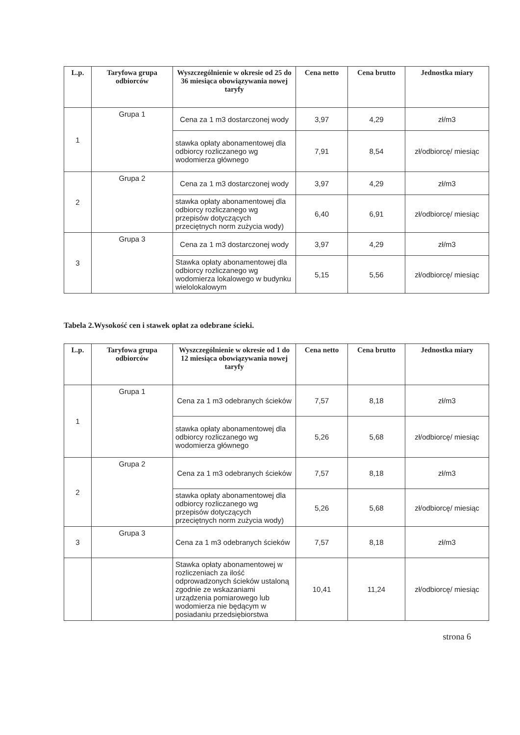| L.p. | Taryfowa grupa odbiorców | Wyszczególnienie w okresie od 25 do 36 miesiąca obowiązywania nowej taryfy | Cena netto | Cena brutto | Jednostka miary |
| --- | --- | --- | --- | --- | --- |
| 1 | Grupa 1 | Cena za 1 m3 dostarczonej wody | 3,97 | 4,29 | zł/m3 |
| | | stawka opłaty abonamentowej dla odbiorcy rozliczanego wg wodomierza głównego | 7,91 | 8,54 | zł/odbiorcę/ miesiąc |
| 2 | Grupa 2 | Cena za 1 m3 dostarczonej wody | 3,97 | 4,29 | zł/m3 |
| | | stawka opłaty abonamentowej dla odbiorcy rozliczanego wg przepisów dotyczących przeciętnych norm zużycia wody) | 6,40 | 6,91 | zł/odbiorcę/ miesiąc |
| 3 | Grupa 3 | Cena za 1 m3 dostarczonej wody | 3,97 | 4,29 | zł/m3 |
| | | Stawka opłaty abonamentowej dla odbiorcy rozliczanego wg wodomierza lokalowego w budynku wielolokalowym | 5,15 | 5,56 | zł/odbiorcę/ miesiąc |
Tabela 2.Wysokość cen i stawek opłat za odebrane ścieki.
| L.p. | Taryfowa grupa odbiorców | Wyszczególnienie w okresie od 1 do 12 miesiąca obowiązywania nowej taryfy | Cena netto | Cena brutto | Jednostka miary |
| --- | --- | --- | --- | --- | --- |
| 1 | Grupa 1 | Cena za 1 m3 odebranych ścieków | 7,57 | 8,18 | zł/m3 |
| | | stawka opłaty abonamentowej dla odbiorcy rozliczanego wg wodomierza głównego | 5,26 | 5,68 | zł/odbiorcę/ miesiąc |
| 2 | Grupa 2 | Cena za 1 m3 odebranych ścieków | 7,57 | 8,18 | zł/m3 |
| | | stawka opłaty abonamentowej dla odbiorcy rozliczanego wg przepisów dotyczących przeciętnych norm zużycia wody) | 5,26 | 5,68 | zł/odbiorcę/ miesiąc |
| 3 | Grupa 3 | Cena za 1 m3 odebranych ścieków | 7,57 | 8,18 | zł/m3 |
| | | Stawka opłaty abonamentowej w rozliczeniach za ilość odprowadzonych ścieków ustaloną zgodnie ze wskazaniami urządzenia pomiarowego lub wodomierza nie będącym w posiadaniu przedsiębiorstwa | 10,41 | 11,24 | zł/odbiorcę/ miesiąc |
strona 6